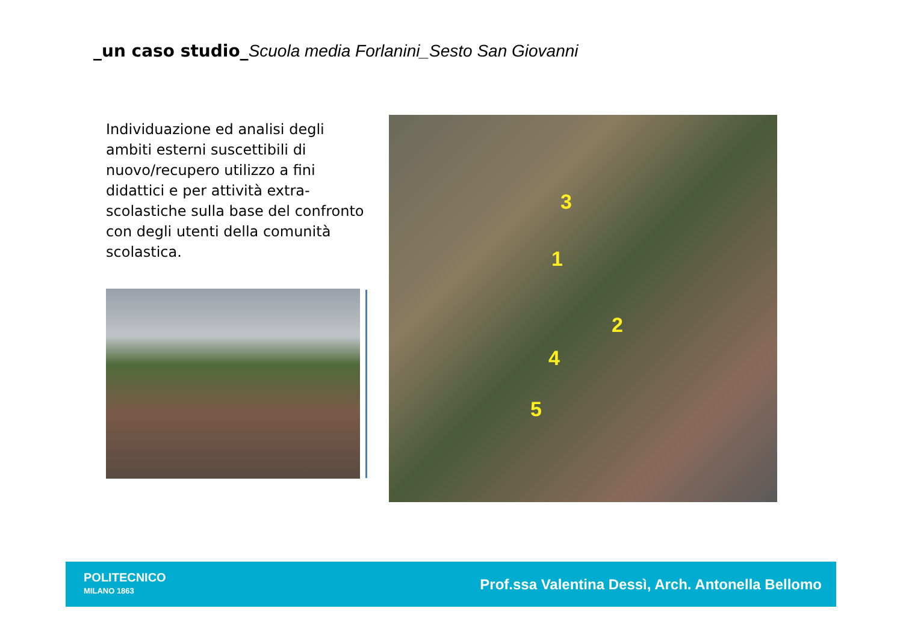_un caso studio_Scuola media Forlanini_Sesto San Giovanni
Individuazione ed analisi degli ambiti esterni suscettibili di nuovo/recupero utilizzo a fini didattici e per attività extra-scolastiche sulla base del confronto con degli utenti della comunità scolastica.
3
1
2
4
5
POLITECNICO
MILANO 1863
Prof.ssa Valentina Dessì, Arch. Antonella Bellomo